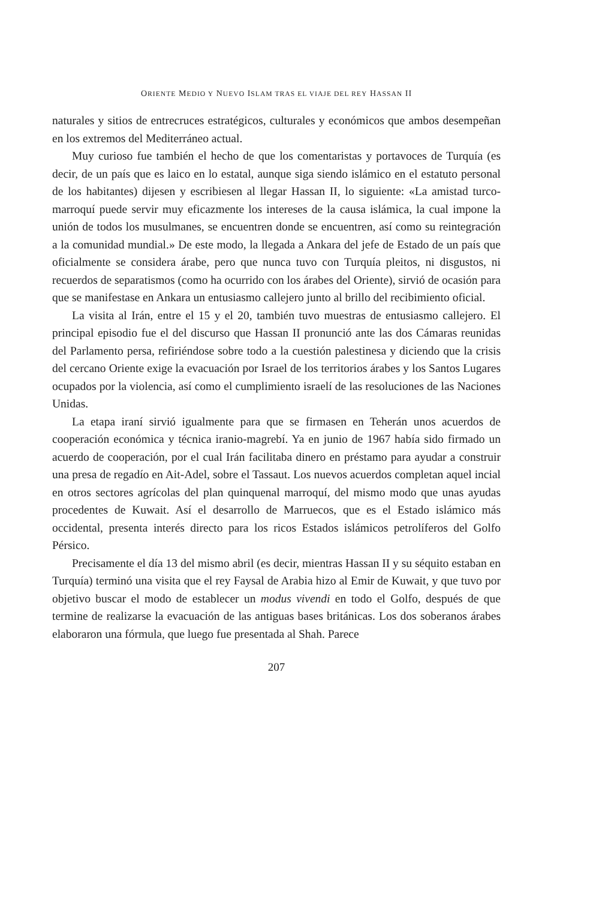ORIENTE MEDIO Y NUEVO ISLAM TRAS EL VIAJE DEL REY HASSAN II
naturales y sitios de entrecruces estratégicos, culturales y económicos que ambos desempeñan en los extremos del Mediterráneo actual.
Muy curioso fue también el hecho de que los comentaristas y portavoces de Turquía (es decir, de un país que es laico en lo estatal, aunque siga siendo islámico en el estatuto personal de los habitantes) dijesen y escribiesen al llegar Hassan II, lo siguiente: «La amistad turco-marroquí puede servir muy eficazmente los intereses de la causa islámica, la cual impone la unión de todos los musulmanes, se encuentren donde se encuentren, así como su reintegración a la comunidad mundial.» De este modo, la llegada a Ankara del jefe de Estado de un país que oficialmente se considera árabe, pero que nunca tuvo con Turquía pleitos, ni disgustos, ni recuerdos de separatismos (como ha ocurrido con los árabes del Oriente), sirvió de ocasión para que se manifestase en Ankara un entusiasmo callejero junto al brillo del recibimiento oficial.
La visita al Irán, entre el 15 y el 20, también tuvo muestras de entusiasmo callejero. El principal episodio fue el del discurso que Hassan II pronunció ante las dos Cámaras reunidas del Parlamento persa, refiriéndose sobre todo a la cuestión palestinesa y diciendo que la crisis del cercano Oriente exige la evacuación por Israel de los territorios árabes y los Santos Lugares ocupados por la violencia, así como el cumplimiento israelí de las resoluciones de las Naciones Unidas.
La etapa iraní sirvió igualmente para que se firmasen en Teherán unos acuerdos de cooperación económica y técnica iranio-magrebí. Ya en junio de 1967 había sido firmado un acuerdo de cooperación, por el cual Irán facilitaba dinero en préstamo para ayudar a construir una presa de regadío en Ait-Adel, sobre el Tassaut. Los nuevos acuerdos completan aquel incial en otros sectores agrícolas del plan quinquenal marroquí, del mismo modo que unas ayudas procedentes de Kuwait. Así el desarrollo de Marruecos, que es el Estado islámico más occidental, presenta interés directo para los ricos Estados islámicos petrolíferos del Golfo Pérsico.
Precisamente el día 13 del mismo abril (es decir, mientras Hassan II y su séquito estaban en Turquía) terminó una visita que el rey Faysal de Arabia hizo al Emir de Kuwait, y que tuvo por objetivo buscar el modo de establecer un modus vivendi en todo el Golfo, después de que termine de realizarse la evacuación de las antiguas bases británicas. Los dos soberanos árabes elaboraron una fórmula, que luego fue presentada al Shah. Parece
207